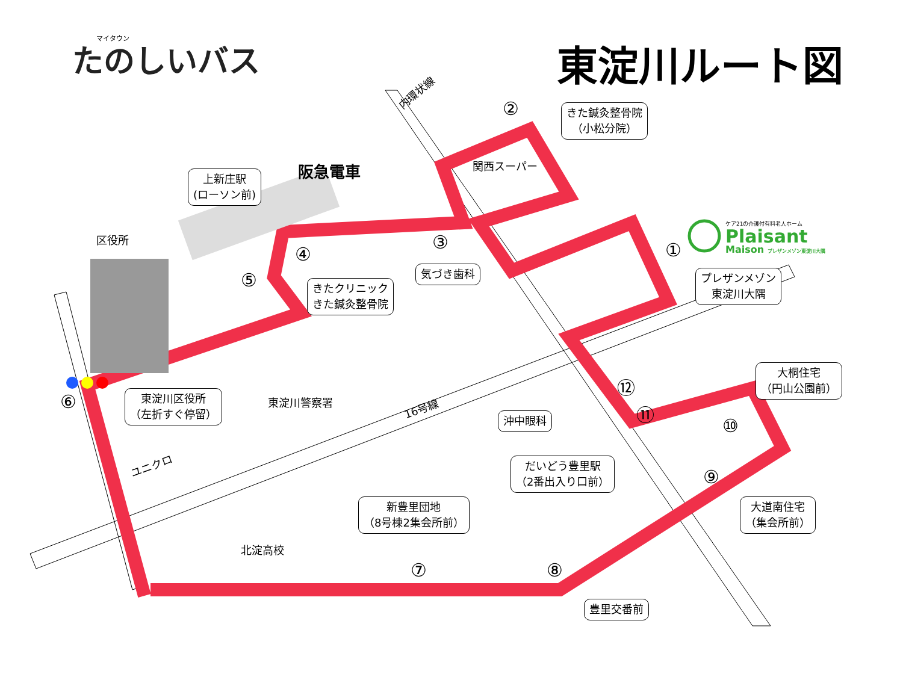たのしいバス マイタウン 東淀川ルート図
内環状線
阪急電車
区役所
関西スーパー
ケア21の介護付有料老人ホーム
Plaisant
Maison プレザンメゾン東淀川大隅
東淀川警察署 16号線
ユニクロ
北淀高校
上新庄駅
(ローソン前)
きた鍼灸整骨院
（小松分院）
気づき歯科
きたクリニック
きた鍼灸整骨院
プレザンメゾン
東淀川大隅
東淀川区役所
（左折すぐ停留）
大桐住宅
（円山公園前）
沖中眼科
だいどう豊里駅
（2番出入り口前）
新豊里団地
（8号棟2集会所前）
大道南住宅
（集会所前）
豊里交番前
①
②
③
④
⑤
⑥
⑦ ⑧
⑨
⑩
⑪
⑫